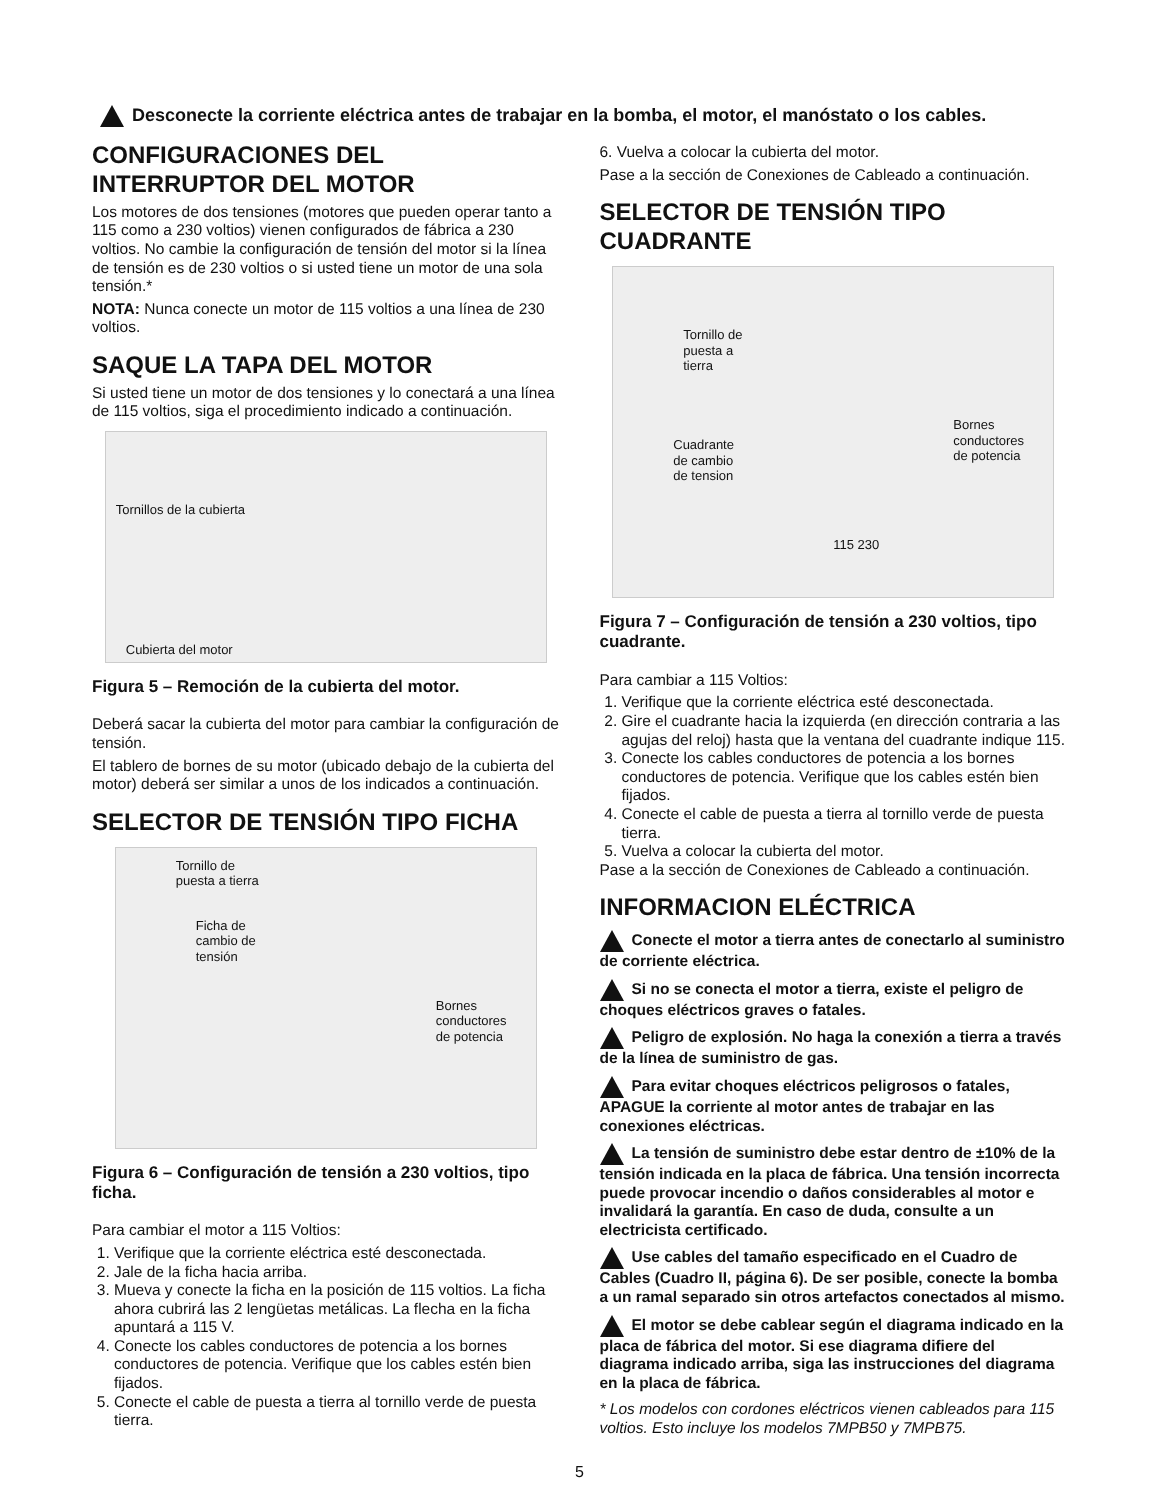Desconecte la corriente eléctrica antes de trabajar en la bomba, el motor, el manóstato o los cables.
CONFIGURACIONES DEL INTERRUPTOR DEL MOTOR
Los motores de dos tensiones (motores que pueden operar tanto a 115 como a 230 voltios) vienen configurados de fábrica a 230 voltios. No cambie la configuración de tensión del motor si la línea de tensión es de 230 voltios o si usted tiene un motor de una sola tensión.*
NOTA: Nunca conecte un motor de 115 voltios a una línea de 230 voltios.
SAQUE LA TAPA DEL MOTOR
Si usted tiene un motor de dos tensiones y lo conectará a una línea de 115 voltios, siga el procedimiento indicado a continuación.
Tornillos de la cubierta
Cubierta del motor
Figura 5 – Remoción de la cubierta del motor.
Deberá sacar la cubierta del motor para cambiar la configuración de tensión.
El tablero de bornes de su motor (ubicado debajo de la cubierta del motor) deberá ser similar a unos de los indicados a continuación.
SELECTOR DE TENSIÓN TIPO FICHA
Tornillo de
puesta a tierra
Ficha de
cambio de
tensión
Bornes
conductores
de potencia
Figura 6 – Configuración de tensión a 230 voltios, tipo ficha.
Para cambiar el motor a 115 Voltios:
1. Verifique que la corriente eléctrica esté desconectada.
2. Jale de la ficha hacia arriba.
3. Mueva y conecte la ficha en la posición de 115 voltios. La ficha ahora cubrirá las 2 lengüetas metálicas. La flecha en la ficha apuntará a 115 V.
4. Conecte los cables conductores de potencia a los bornes conductores de potencia. Verifique que los cables estén bien fijados.
5. Conecte el cable de puesta a tierra al tornillo verde de puesta tierra.
6. Vuelva a colocar la cubierta del motor.
Pase a la sección de Conexiones de Cableado a continuación.
SELECTOR DE TENSIÓN TIPO CUADRANTE
Tornillo de
puesta a
tierra
Cuadrante
de cambio
de tension
Bornes
conductores
de potencia
115 230
Figura 7 – Configuración de tensión a 230 voltios, tipo cuadrante.
Para cambiar a 115 Voltios:
1. Verifique que la corriente eléctrica esté desconectada.
2. Gire el cuadrante hacia la izquierda (en dirección contraria a las agujas del reloj) hasta que la ventana del cuadrante indique 115.
3. Conecte los cables conductores de potencia a los bornes conductores de potencia. Verifique que los cables estén bien fijados.
4. Conecte el cable de puesta a tierra al tornillo verde de puesta tierra.
5. Vuelva a colocar la cubierta del motor.
Pase a la sección de Conexiones de Cableado a continuación.
INFORMACION ELÉCTRICA
Conecte el motor a tierra antes de conectarlo al suministro de corriente eléctrica.
Si no se conecta el motor a tierra, existe el peligro de choques eléctricos graves o fatales.
Peligro de explosión. No haga la conexión a tierra a través de la línea de suministro de gas.
Para evitar choques eléctricos peligrosos o fatales, APAGUE la corriente al motor antes de trabajar en las conexiones eléctricas.
La tensión de suministro debe estar dentro de ±10% de la tensión indicada en la placa de fábrica. Una tensión incorrecta puede provocar incendio o daños considerables al motor e invalidará la garantía. En caso de duda, consulte a un electricista certificado.
Use cables del tamaño especificado en el Cuadro de Cables (Cuadro II, página 6). De ser posible, conecte la bomba a un ramal separado sin otros artefactos conectados al mismo.
El motor se debe cablear según el diagrama indicado en la placa de fábrica del motor. Si ese diagrama difiere del diagrama indicado arriba, siga las instrucciones del diagrama en la placa de fábrica.
* Los modelos con cordones eléctricos vienen cableados para 115 voltios. Esto incluye los modelos 7MPB50 y 7MPB75.
5